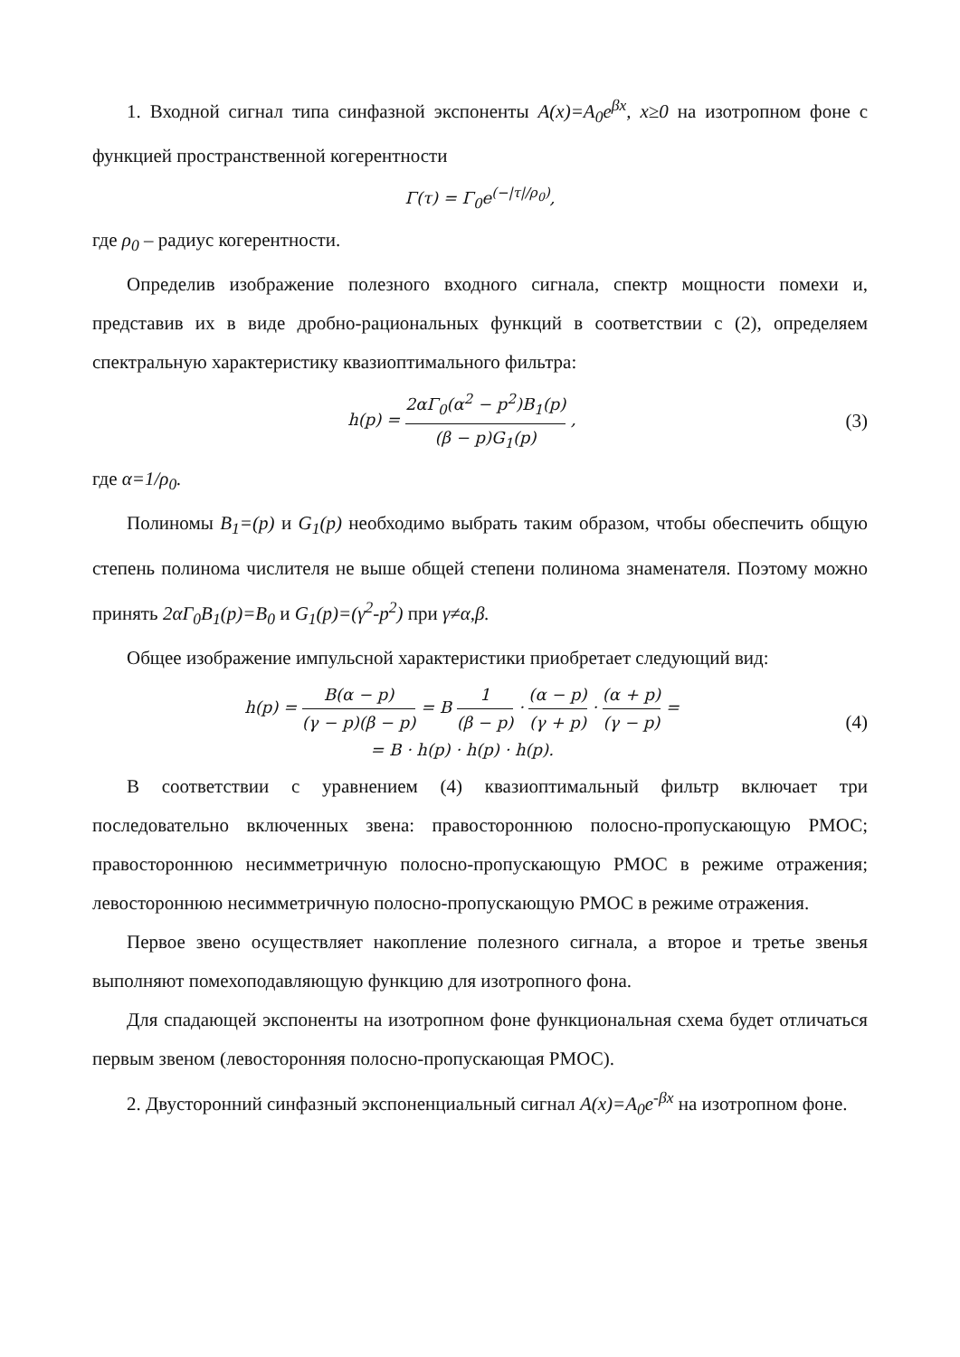1. Входной сигнал типа синфазной экспоненты A(x)=A<sub>0</sub>e<sup>βx</sup>, x≥0 на изотропном фоне с функцией пространственной когерентности
Γ(τ) = Γ<sub>0</sub>e<sup>(−|τ|/ρ<sub>0</sub>)</sup>,
где ρ<sub>0</sub> – радиус когерентности.
Определив изображение полезного входного сигнала, спектр мощности помехи и, представив их в виде дробно-рациональных функций в соответствии с (2), определяем спектральную характеристику квазиоптимального фильтра:
h(p) = 2αΓ<sub>0</sub>(α<sup>2</sup> − p<sup>2</sup>)B<sub>1</sub>(p) (β − p)G<sub>1</sub>(p) ,
(3)
где α=1/ρ<sub>0</sub>.
Полиномы B<sub>1</sub>=(p) и G<sub>1</sub>(p) необходимо выбрать таким образом, чтобы обеспечить общую степень полинома числителя не выше общей степени полинома знаменателя. Поэтому можно принять 2αΓ<sub>0</sub>B<sub>1</sub>(p)=B<sub>0</sub> и G<sub>1</sub>(p)=(γ<sup>2</sup>-p<sup>2</sup>) при γ≠α,β.
Общее изображение импульсной характеристики приобретает следующий вид:
h(p) = B(α − p) (γ − p)(β − p) = B 1 (β − p) · (α − p) (γ + p) · (α + p) (γ − p) =
= B · h(p) · h(p) · h(p).
(4)
В соответствии с уравнением (4) квазиоптимальный фильтр включает три последовательно включенных звена: правостороннюю полосно-пропускающую РМОС; правостороннюю несимметричную полосно-пропускающую РМОС в режиме отражения; левостороннюю несимметричную полосно-пропускающую РМОС в режиме отражения.
Первое звено осуществляет накопление полезного сигнала, а второе и третье звенья выполняют помехоподавляющую функцию для изотропного фона.
Для спадающей экспоненты на изотропном фоне функциональная схема будет отличаться первым звеном (левосторонняя полосно-пропускающая РМОС).
2. Двусторонний синфазный экспоненциальный сигнал A(x)=A<sub>0</sub>e<sup>-βx</sup> на изотропном фоне.